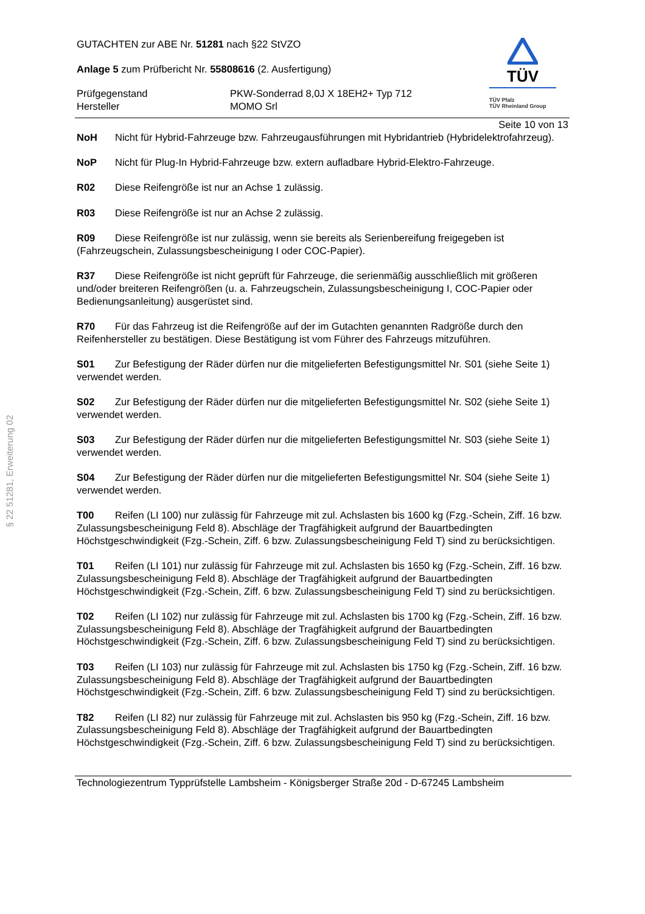§ 22 51281, Erweiterung 02
GUTACHTEN zur ABE Nr. 51281 nach §22 StVZO
Anlage 5 zum Prüfbericht Nr. 55808616 (2. Ausfertigung)
Prüfgegenstand PKW-Sonderrad 8,0J X 18EH2+ Typ 712 Hersteller MOMO Srl
TÜV
TÜV Pfalz
TÜV Rheinland Group
Seite 10 von 13
NoH Nicht für Hybrid-Fahrzeuge bzw. Fahrzeugausführungen mit Hybridantrieb (Hybridelektrofahrzeug).
NoP Nicht für Plug-In Hybrid-Fahrzeuge bzw. extern aufladbare Hybrid-Elektro-Fahrzeuge.
R02 Diese Reifengröße ist nur an Achse 1 zulässig.
R03 Diese Reifengröße ist nur an Achse 2 zulässig.
R09 Diese Reifengröße ist nur zulässig, wenn sie bereits als Serienbereifung freigegeben ist (Fahrzeugschein, Zulassungsbescheinigung I oder COC-Papier).
R37 Diese Reifengröße ist nicht geprüft für Fahrzeuge, die serienmäßig ausschließlich mit größeren und/oder breiteren Reifengrößen (u. a. Fahrzeugschein, Zulassungsbescheinigung I, COC-Papier oder Bedienungsanleitung) ausgerüstet sind.
R70 Für das Fahrzeug ist die Reifengröße auf der im Gutachten genannten Radgröße durch den Reifenhersteller zu bestätigen. Diese Bestätigung ist vom Führer des Fahrzeugs mitzuführen.
S01 Zur Befestigung der Räder dürfen nur die mitgelieferten Befestigungsmittel Nr. S01 (siehe Seite 1) verwendet werden.
S02 Zur Befestigung der Räder dürfen nur die mitgelieferten Befestigungsmittel Nr. S02 (siehe Seite 1) verwendet werden.
S03 Zur Befestigung der Räder dürfen nur die mitgelieferten Befestigungsmittel Nr. S03 (siehe Seite 1) verwendet werden.
S04 Zur Befestigung der Räder dürfen nur die mitgelieferten Befestigungsmittel Nr. S04 (siehe Seite 1) verwendet werden.
T00 Reifen (LI 100) nur zulässig für Fahrzeuge mit zul. Achslasten bis 1600 kg (Fzg.-Schein, Ziff. 16 bzw. Zulassungsbescheinigung Feld 8). Abschläge der Tragfähigkeit aufgrund der Bauartbedingten Höchstgeschwindigkeit (Fzg.-Schein, Ziff. 6 bzw. Zulassungsbescheinigung Feld T) sind zu berücksichtigen.
T01 Reifen (LI 101) nur zulässig für Fahrzeuge mit zul. Achslasten bis 1650 kg (Fzg.-Schein, Ziff. 16 bzw. Zulassungsbescheinigung Feld 8). Abschläge der Tragfähigkeit aufgrund der Bauartbedingten Höchstgeschwindigkeit (Fzg.-Schein, Ziff. 6 bzw. Zulassungsbescheinigung Feld T) sind zu berücksichtigen.
T02 Reifen (LI 102) nur zulässig für Fahrzeuge mit zul. Achslasten bis 1700 kg (Fzg.-Schein, Ziff. 16 bzw. Zulassungsbescheinigung Feld 8). Abschläge der Tragfähigkeit aufgrund der Bauartbedingten Höchstgeschwindigkeit (Fzg.-Schein, Ziff. 6 bzw. Zulassungsbescheinigung Feld T) sind zu berücksichtigen.
T03 Reifen (LI 103) nur zulässig für Fahrzeuge mit zul. Achslasten bis 1750 kg (Fzg.-Schein, Ziff. 16 bzw. Zulassungsbescheinigung Feld 8). Abschläge der Tragfähigkeit aufgrund der Bauartbedingten Höchstgeschwindigkeit (Fzg.-Schein, Ziff. 6 bzw. Zulassungsbescheinigung Feld T) sind zu berücksichtigen.
T82 Reifen (LI 82) nur zulässig für Fahrzeuge mit zul. Achslasten bis 950 kg (Fzg.-Schein, Ziff. 16 bzw. Zulassungsbescheinigung Feld 8). Abschläge der Tragfähigkeit aufgrund der Bauartbedingten Höchstgeschwindigkeit (Fzg.-Schein, Ziff. 6 bzw. Zulassungsbescheinigung Feld T) sind zu berücksichtigen.
Technologiezentrum Typprüfstelle Lambsheim - Königsberger Straße 20d - D-67245 Lambsheim